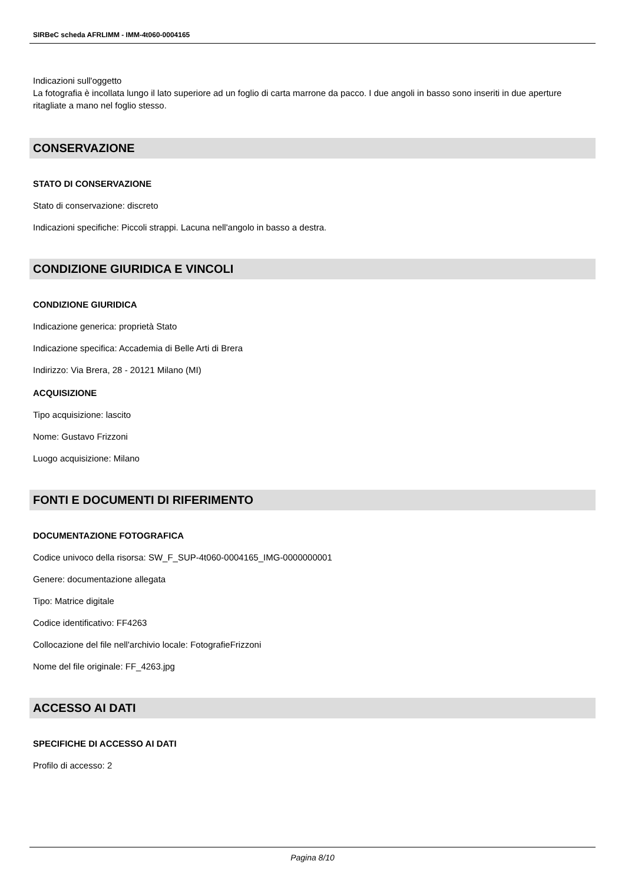SIRBeC scheda AFRLIMM - IMM-4t060-0004165
Indicazioni sull'oggetto
La fotografia è incollata lungo il lato superiore ad un foglio di carta marrone da pacco. I due angoli in basso sono inseriti in due aperture ritagliate a mano nel foglio stesso.
CONSERVAZIONE
STATO DI CONSERVAZIONE
Stato di conservazione: discreto
Indicazioni specifiche: Piccoli strappi. Lacuna nell'angolo in basso a destra.
CONDIZIONE GIURIDICA E VINCOLI
CONDIZIONE GIURIDICA
Indicazione generica: proprietà Stato
Indicazione specifica: Accademia di Belle Arti di Brera
Indirizzo: Via Brera, 28 - 20121 Milano (MI)
ACQUISIZIONE
Tipo acquisizione: lascito
Nome: Gustavo Frizzoni
Luogo acquisizione: Milano
FONTI E DOCUMENTI DI RIFERIMENTO
DOCUMENTAZIONE FOTOGRAFICA
Codice univoco della risorsa: SW_F_SUP-4t060-0004165_IMG-0000000001
Genere: documentazione allegata
Tipo: Matrice digitale
Codice identificativo: FF4263
Collocazione del file nell'archivio locale: FotografieFrizzoni
Nome del file originale: FF_4263.jpg
ACCESSO AI DATI
SPECIFICHE DI ACCESSO AI DATI
Profilo di accesso: 2
Pagina 8/10